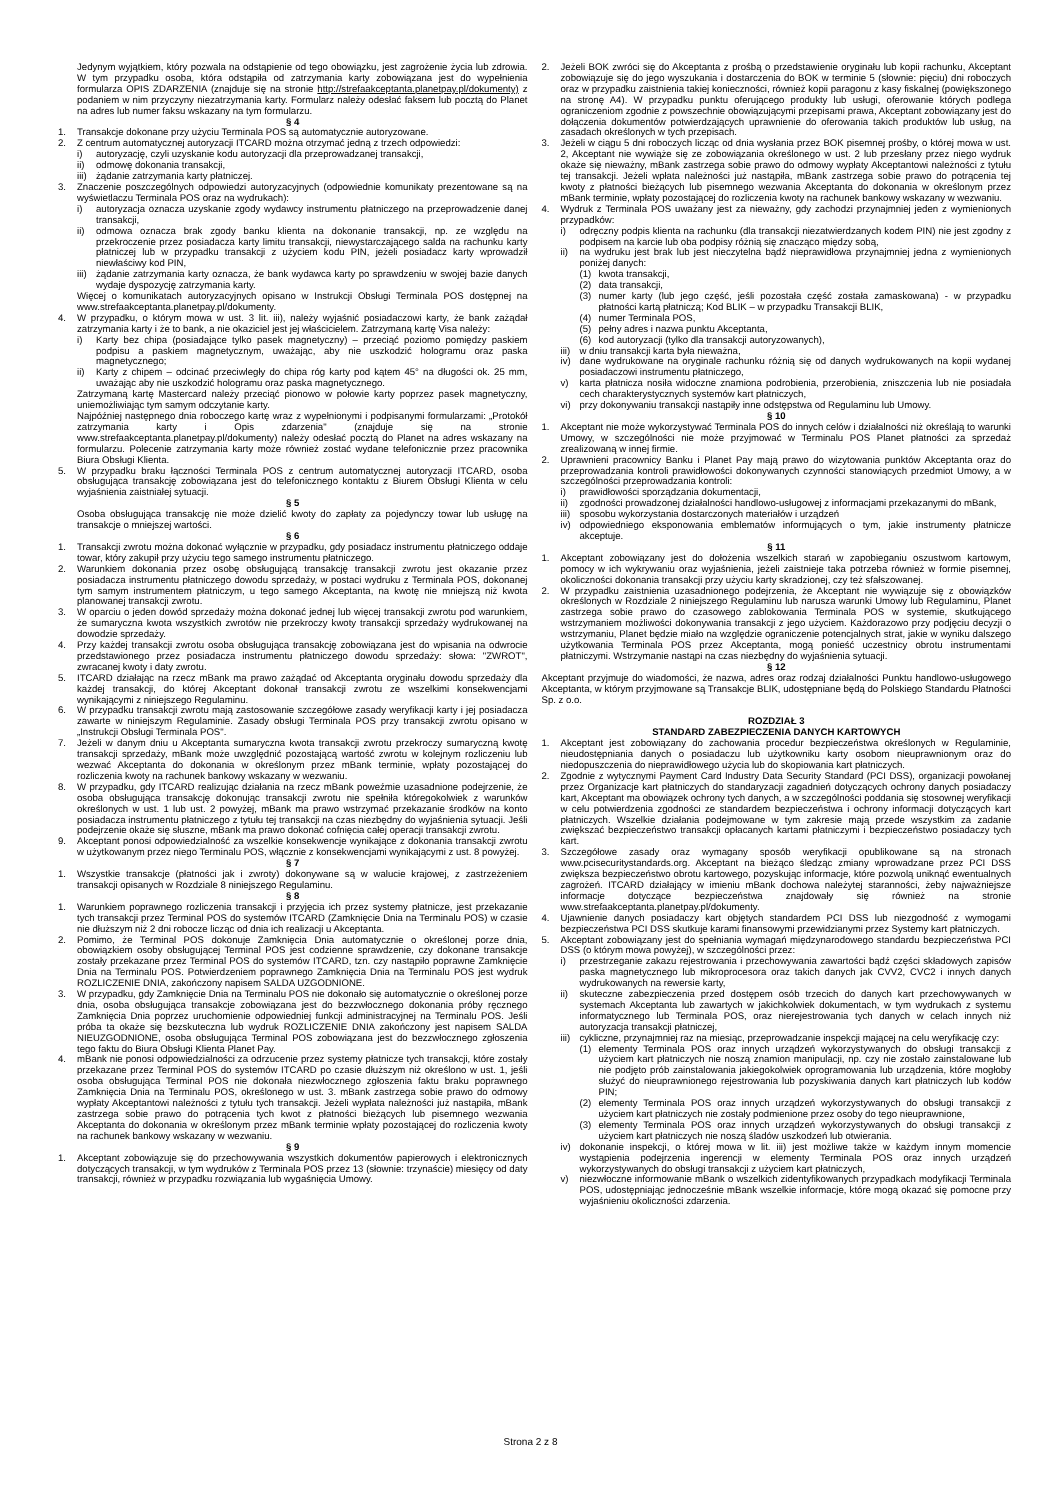Jedynym wyjątkiem, który pozwala na odstąpienie od tego obowiązku, jest zagrożenie życia lub zdrowia. W tym przypadku osoba, która odstąpiła od zatrzymania karty zobowiązana jest do wypełnienia formularza OPIS ZDARZENIA (znajduje się na stronie http://strefaakceptanta.planetpay.pl/dokumenty) z podaniem w nim przyczyny niezatrzymania karty. Formularz należy odesłać faksem lub pocztą do Planet na adres lub numer faksu wskazany na tym formularzu.
§ 4
1. Transakcje dokonane przy użyciu Terminala POS są automatycznie autoryzowane.
2. Z centrum automatycznej autoryzacji ITCARD można otrzymać jedną z trzech odpowiedzi:
i) autoryzację, czyli uzyskanie kodu autoryzacji dla przeprowadzanej transakcji,
ii) odmowę dokonania transakcji,
iii) żądanie zatrzymania karty płatniczej.
3. Znaczenie poszczególnych odpowiedzi autoryzacyjnych (odpowiednie komunikaty prezentowane są na wyświetlaczu Terminala POS oraz na wydrukach):
i) autoryzacja oznacza uzyskanie zgody wydawcy instrumentu płatniczego na przeprowadzenie danej transakcji,
ii) odmowa oznacza brak zgody banku klienta na dokonanie transakcji, np. ze względu na przekroczenie przez posiadacza karty limitu transakcji, niewystarczającego salda na rachunku karty płatniczej lub w przypadku transakcji z użyciem kodu PIN, jeżeli posiadacz karty wprowadził niewłaściwy kod PIN,
iii) żądanie zatrzymania karty oznacza, że bank wydawca karty po sprawdzeniu w swojej bazie danych wydaje dyspozycję zatrzymania karty.
Więcej o komunikatach autoryzacyjnych opisano w Instrukcji Obsługi Terminala POS dostępnej na www.strefaakceptanta.planetpay.pl/dokumenty.
4. W przypadku, o którym mowa w ust. 3 lit. iii), należy wyjaśnić posiadaczowi karty, że bank zażądał zatrzymania karty i że to bank, a nie okaziciel jest jej właścicielem. Zatrzymaną kartę Visa należy:
i) Karty bez chipa (posiadające tylko pasek magnetyczny) – przeciąć poziomo pomiędzy paskiem podpisu a paskiem magnetycznym, uważając, aby nie uszkodzić hologramu oraz paska magnetycznego;
ii) Karty z chipem – odcinać przeciwległy do chipa róg karty pod kątem 45° na długości ok. 25 mm, uważając aby nie uszkodzić hologramu oraz paska magnetycznego.
Zatrzymaną kartę Mastercard należy przeciąć pionowo w połowie karty poprzez pasek magnetyczny, uniemożliwiając tym samym odczytanie karty.
Najpóźniej następnego dnia roboczego kartę wraz z wypełnionymi i podpisanymi formularzami: „Protokół zatrzymania karty i Opis zdarzenia" (znajduje się na stronie www.strefaakceptanta.planetpay.pl/dokumenty) należy odesłać pocztą do Planet na adres wskazany na formularzu. Polecenie zatrzymania karty może również zostać wydane telefonicznie przez pracownika Biura Obsługi Klienta.
5. W przypadku braku łączności Terminala POS z centrum automatycznej autoryzacji ITCARD, osoba obsługująca transakcję zobowiązana jest do telefonicznego kontaktu z Biurem Obsługi Klienta w celu wyjaśnienia zaistniałej sytuacji.
§ 5
Osoba obsługująca transakcję nie może dzielić kwoty do zapłaty za pojedynczy towar lub usługę na transakcje o mniejszej wartości.
§ 6
1. Transakcji zwrotu można dokonać wyłącznie w przypadku, gdy posiadacz instrumentu płatniczego oddaje towar, który zakupił przy użyciu tego samego instrumentu płatniczego.
2. Warunkiem dokonania przez osobę obsługującą transakcję transakcji zwrotu jest okazanie przez posiadacza instrumentu płatniczego dowodu sprzedaży, w postaci wydruku z Terminala POS, dokonanej tym samym instrumentem płatniczym, u tego samego Akceptanta, na kwotę nie mniejszą niż kwota planowanej transakcji zwrotu.
3. W oparciu o jeden dowód sprzedaży można dokonać jednej lub więcej transakcji zwrotu pod warunkiem, że sumaryczna kwota wszystkich zwrotów nie przekroczy kwoty transakcji sprzedaży wydrukowanej na dowodzie sprzedaży.
4. Przy każdej transakcji zwrotu osoba obsługująca transakcję zobowiązana jest do wpisania na odwrocie przedstawionego przez posiadacza instrumentu płatniczego dowodu sprzedaży: słowa: "ZWROT", zwracanej kwoty i daty zwrotu.
5. ITCARD działając na rzecz mBank ma prawo zażądać od Akceptanta oryginału dowodu sprzedaży dla każdej transakcji, do której Akceptant dokonał transakcji zwrotu ze wszelkimi konsekwencjami wynikającymi z niniejszego Regulaminu.
6. W przypadku transakcji zwrotu mają zastosowanie szczegółowe zasady weryfikacji karty i jej posiadacza zawarte w niniejszym Regulaminie. Zasady obsługi Terminala POS przy transakcji zwrotu opisano w „Instrukcji Obsługi Terminala POS".
7. Jeżeli w danym dniu u Akceptanta sumaryczna kwota transakcji zwrotu przekroczy sumaryczną kwotę transakcji sprzedaży, mBank może uwzględnić pozostającą wartość zwrotu w kolejnym rozliczeniu lub wezwać Akceptanta do dokonania w określonym przez mBank terminie, wpłaty pozostającej do rozliczenia kwoty na rachunek bankowy wskazany w wezwaniu.
8. W przypadku, gdy ITCARD realizując działania na rzecz mBank poweźmie uzasadnione podejrzenie, że osoba obsługująca transakcję dokonując transakcji zwrotu nie spełniła któregokolwiek z warunków określonych w ust. 1 lub ust. 2 powyżej, mBank ma prawo wstrzymać przekazanie środków na konto posiadacza instrumentu płatniczego z tytułu tej transakcji na czas niezbędny do wyjaśnienia sytuacji. Jeśli podejrzenie okaże się słuszne, mBank ma prawo dokonać cofnięcia całej operacji transakcji zwrotu.
9. Akceptant ponosi odpowiedzialność za wszelkie konsekwencje wynikające z dokonania transakcji zwrotu w użytkowanym przez niego Terminalu POS, włącznie z konsekwencjami wynikającymi z ust. 8 powyżej.
§ 7
1. Wszystkie transakcje (płatności jak i zwroty) dokonywane są w walucie krajowej, z zastrzeżeniem transakcji opisanych w Rozdziale 8 niniejszego Regulaminu.
§ 8
1. Warunkiem poprawnego rozliczenia transakcji i przyjęcia ich przez systemy płatnicze, jest przekazanie tych transakcji przez Terminal POS do systemów ITCARD (Zamknięcie Dnia na Terminalu POS) w czasie nie dłuższym niż 2 dni robocze licząc od dnia ich realizacji u Akceptanta.
2. Pomimo, że Terminal POS dokonuje Zamknięcia Dnia automatycznie o określonej porze dnia, obowiązkiem osoby obsługującej Terminal POS jest codzienne sprawdzenie, czy dokonane transakcje zostały przekazane przez Terminal POS do systemów ITCARD, tzn. czy nastąpiło poprawne Zamknięcie Dnia na Terminalu POS. Potwierdzeniem poprawnego Zamknięcia Dnia na Terminalu POS jest wydruk ROZLICZENIE DNIA, zakończony napisem SALDA UZGODNIONE.
3. W przypadku, gdy Zamknięcie Dnia na Terminalu POS nie dokonało się automatycznie o określonej porze dnia, osoba obsługująca transakcje zobowiązana jest do bezzwłocznego dokonania próby ręcznego Zamknięcia Dnia poprzez uruchomienie odpowiedniej funkcji administracyjnej na Terminalu POS. Jeśli próba ta okaże się bezskuteczna lub wydruk ROZLICZENIE DNIA zakończony jest napisem SALDA NIEUZGODNIONE, osoba obsługująca Terminal POS zobowiązana jest do bezzwłocznego zgłoszenia tego faktu do Biura Obsługi Klienta Planet Pay.
4. mBank nie ponosi odpowiedzialności za odrzucenie przez systemy płatnicze tych transakcji, które zostały przekazane przez Terminal POS do systemów ITCARD po czasie dłuższym niż określono w ust. 1, jeśli osoba obsługująca Terminal POS nie dokonała niezwłocznego zgłoszenia faktu braku poprawnego Zamknięcia Dnia na Terminalu POS, określonego w ust. 3. mBank zastrzega sobie prawo do odmowy wypłaty Akceptantowi należności z tytułu tych transakcji. Jeżeli wypłata należności już nastąpiła, mBank zastrzega sobie prawo do potrącenia tych kwot z płatności bieżących lub pisemnego wezwania Akceptanta do dokonania w określonym przez mBank terminie wpłaty pozostającej do rozliczenia kwoty na rachunek bankowy wskazany w wezwaniu.
§ 9
1. Akceptant zobowiązuje się do przechowywania wszystkich dokumentów papierowych i elektronicznych dotyczących transakcji, w tym wydruków z Terminala POS przez 13 (słownie: trzynaście) miesięcy od daty transakcji, również w przypadku rozwiązania lub wygaśnięcia Umowy.
2. Jeżeli BOK zwróci się do Akceptanta z prośbą o przedstawienie oryginału lub kopii rachunku, Akceptant zobowiązuje się do jego wyszukania i dostarczenia do BOK w terminie 5 (słownie: pięciu) dni roboczych oraz w przypadku zaistnienia takiej konieczności, również kopii paragonu z kasy fiskalnej (powiększonego na stronę A4). W przypadku punktu oferującego produkty lub usługi, oferowanie których podlega ograniczeniom zgodnie z powszechnie obowiązującymi przepisami prawa, Akceptant zobowiązany jest do dołączenia dokumentów potwierdzających uprawnienie do oferowania takich produktów lub usług, na zasadach określonych w tych przepisach.
3. Jeżeli w ciągu 5 dni roboczych licząc od dnia wysłania przez BOK pisemnej prośby, o której mowa w ust. 2, Akceptant nie wywiąże się ze zobowiązania określonego w ust. 2 lub przesłany przez niego wydruk okaże się nieważny, mBank zastrzega sobie prawo do odmowy wypłaty Akceptantowi należności z tytułu tej transakcji. Jeżeli wpłata należności już nastąpiła, mBank zastrzega sobie prawo do potrącenia tej kwoty z płatności bieżących lub pisemnego wezwania Akceptanta do dokonania w określonym przez mBank terminie, wpłaty pozostającej do rozliczenia kwoty na rachunek bankowy wskazany w wezwaniu.
4. Wydruk z Terminala POS uważany jest za nieważny, gdy zachodzi przynajmniej jeden z wymienionych przypadków:
i) odręczny podpis klienta na rachunku (dla transakcji niezatwierdzanych kodem PIN) nie jest zgodny z podpisem na karcie lub oba podpisy różnią się znacząco między sobą,
ii) na wydruku jest brak lub jest nieczytelna bądź nieprawidłowa przynajmniej jedna z wymienionych poniżej danych:
(1) kwota transakcji,
(2) data transakcji,
(3) numer karty (lub jego część, jeśli pozostała część została zamaskowana) - w przypadku płatności kartą płatniczą; Kod BLIK – w przypadku Transakcji BLIK,
(4) numer Terminala POS,
(5) pełny adres i nazwa punktu Akceptanta,
(6) kod autoryzacji (tylko dla transakcji autoryzowanych),
iii) w dniu transakcji karta była nieważna,
iv) dane wydrukowane na oryginale rachunku różnią się od danych wydrukowanych na kopii wydanej posiadaczowi instrumentu płatniczego,
v) karta płatnicza nosiła widoczne znamiona podrobienia, przerobienia, zniszczenia lub nie posiadała cech charakterystycznych systemów kart płatniczych,
vi) przy dokonywaniu transakcji nastąpiły inne odstępstwa od Regulaminu lub Umowy.
§ 10
1. Akceptant nie może wykorzystywać Terminala POS do innych celów i działalności niż określają to warunki Umowy, w szczególności nie może przyjmować w Terminalu POS Planet płatności za sprzedaż zrealizowaną w innej firmie.
2. Uprawnieni pracownicy Banku i Planet Pay mają prawo do wizytowania punktów Akceptanta oraz do przeprowadzania kontroli prawidłowości dokonywanych czynności stanowiących przedmiot Umowy, a w szczególności przeprowadzania kontroli:
i) prawidłowości sporządzania dokumentacji,
ii) zgodności prowadzonej działalności handlowo-usługowej z informacjami przekazanymi do mBank,
iii) sposobu wykorzystania dostarczonych materiałów i urządzeń
iv) odpowiedniego eksponowania emblematów informujących o tym, jakie instrumenty płatnicze akceptuje.
§ 11
1. Akceptant zobowiązany jest do dołożenia wszelkich starań w zapobieganiu oszustwom kartowym, pomocy w ich wykrywaniu oraz wyjaśnienia, jeżeli zaistnieje taka potrzeba również w formie pisemnej, okoliczności dokonania transakcji przy użyciu karty skradzionej, czy też sfałszowanej.
2. W przypadku zaistnienia uzasadnionego podejrzenia, że Akceptant nie wywiązuje się z obowiązków określonych w Rozdziale 2 niniejszego Regulaminu lub narusza warunki Umowy lub Regulaminu, Planet zastrzega sobie prawo do czasowego zablokowania Terminala POS w systemie, skutkującego wstrzymaniem możliwości dokonywania transakcji z jego użyciem. Każdorazowo przy podjęciu decyzji o wstrzymaniu, Planet będzie miało na względzie ograniczenie potencjalnych strat, jakie w wyniku dalszego użytkowania Terminala POS przez Akceptanta, mogą ponieść uczestnicy obrotu instrumentami płatniczymi. Wstrzymanie nastąpi na czas niezbędny do wyjaśnienia sytuacji.
§ 12
Akceptant przyjmuje do wiadomości, że nazwa, adres oraz rodzaj działalności Punktu handlowo-usługowego Akceptanta, w którym przyjmowane są Transakcje BLIK, udostępniane będą do Polskiego Standardu Płatności Sp. z o.o.
ROZDZIAŁ 3
STANDARD ZABEZPIECZENIA DANYCH KARTOWYCH
1. Akceptant jest zobowiązany do zachowania procedur bezpieczeństwa określonych w Regulaminie, nieudostępniania danych o posiadaczu lub użytkowniku karty osobom nieuprawnionym oraz do niedopuszczenia do nieprawidłowego użycia lub do skopiowania kart płatniczych.
2. Zgodnie z wytycznymi Payment Card Industry Data Security Standard (PCI DSS), organizacji powołanej przez Organizacje kart płatniczych do standaryzacji zagadnień dotyczących ochrony danych posiadaczy kart, Akceptant ma obowiązek ochrony tych danych, a w szczególności poddania się stosownej weryfikacji w celu potwierdzenia zgodności ze standardem bezpieczeństwa i ochrony informacji dotyczących kart płatniczych. Wszelkie działania podejmowane w tym zakresie mają przede wszystkim za zadanie zwiększać bezpieczeństwo transakcji opłacanych kartami płatniczymi i bezpieczeństwo posiadaczy tych kart.
3. Szczegółowe zasady oraz wymagany sposób weryfikacji opublikowane są na stronach www.pcisecuritystandards.org. Akceptant na bieżąco śledząc zmiany wprowadzane przez PCI DSS zwiększa bezpieczeństwo obrotu kartowego, pozyskując informacje, które pozwolą uniknąć ewentualnych zagrożeń. ITCARD działający w imieniu mBank dochowa należytej staranności, żeby najważniejsze informacje dotyczące bezpieczeństwa znajdowały się również na stronie www.strefaakceptanta.planetpay.pl/dokumenty.
4. Ujawnienie danych posiadaczy kart objętych standardem PCI DSS lub niezgodność z wymogami bezpieczeństwa PCI DSS skutkuje karami finansowymi przewidzianymi przez Systemy kart płatniczych.
5. Akceptant zobowiązany jest do spełniania wymagań międzynarodowego standardu bezpieczeństwa PCI DSS (o którym mowa powyżej), w szczególności przez:
i) przestrzeganie zakazu rejestrowania i przechowywania zawartości bądź części składowych zapisów paska magnetycznego lub mikroprocesora oraz takich danych jak CVV2, CVC2 i innych danych wydrukowanych na rewersie karty,
ii) skuteczne zabezpieczenia przed dostępem osób trzecich do danych kart przechowywanych w systemach Akceptanta lub zawartych w jakichkolwiek dokumentach, w tym wydrukach z systemu informatycznego lub Terminala POS, oraz nierejestrowania tych danych w celach innych niż autoryzacja transakcji płatniczej,
iii) cykliczne, przynajmniej raz na miesiąc, przeprowadzanie inspekcji mającej na celu weryfikację czy:
(1) elementy Terminala POS oraz innych urządzeń wykorzystywanych do obsługi transakcji z użyciem kart płatniczych nie noszą znamion manipulacji, np. czy nie zostało zainstalowane lub nie podjęto prób zainstalowania jakiegokolwiek oprogramowania lub urządzenia, które mogłoby służyć do nieuprawnionego rejestrowania lub pozyskiwania danych kart płatniczych lub kodów PIN;
(2) elementy Terminala POS oraz innych urządzeń wykorzystywanych do obsługi transakcji z użyciem kart płatniczych nie zostały podmienione przez osoby do tego nieuprawnione,
(3) elementy Terminala POS oraz innych urządzeń wykorzystywanych do obsługi transakcji z użyciem kart płatniczych nie noszą śladów uszkodzeń lub otwierania.
iv) dokonanie inspekcji, o której mowa w lit. iii) jest możliwe także w każdym innym momencie wystąpienia podejrzenia ingerencji w elementy Terminala POS oraz innych urządzeń wykorzystywanych do obsługi transakcji z użyciem kart płatniczych,
v) niezwłoczne informowanie mBank o wszelkich zidentyfikowanych przypadkach modyfikacji Terminala POS, udostępniając jednocześnie mBank wszelkie informacje, które mogą okazać się pomocne przy wyjaśnieniu okoliczności zdarzenia.
Strona 2 z 8